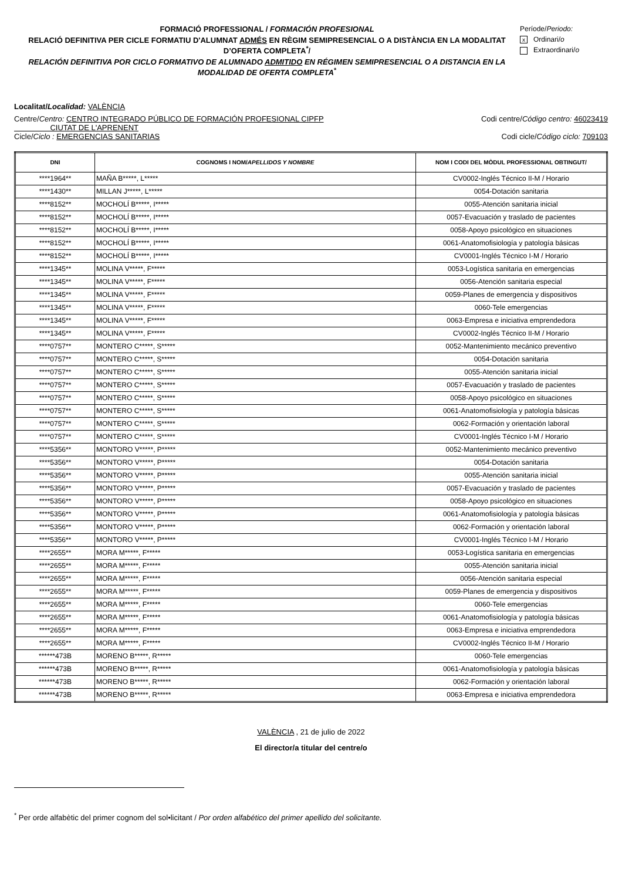FORMACIÓ PROFESSIONAL / FORMACIÓN PROFESIONAL
RELACIÓ DEFINITIVA PER CICLE FORMATIU D'ALUMNAT ADMÉS EN RÈGIM SEMIPRESENCIAL O A DISTÀNCIA EN LA MODALITAT D’OFERTA COMPLETA<sup>*</sup>/
RELACIÓN DEFINITIVA POR CICLO FORMATIVO DE ALUMNADO ADMITIDO EN RÉGIMEN SEMIPRESENCIAL O A DISTANCIA EN LA MODALIDAD DE OFERTA COMPLETA<sup>*</sup>
Període/Periodo:
x Ordinari/o
Extraordinari/o
Localitat/Localidad: VALÈNCIA
Centre/Centro: CENTRO INTEGRADO PÚBLICO DE FORMACIÓN PROFESIONAL CIPFP
CIUTAT DE L'APRENENT Codi centre/Código centro: 46023419
Cicle/Ciclo : EMERGENCIAS SANITARIAS Codi cicle/Código ciclo: 709103
| DNI | COGNOMS I NOM/ APELLIDOS Y NOMBRE | NOM I CODI DEL MÒDUL PROFESSIONAL OBTINGUT/ |
| --- | --- | --- |
| ****1964** | MAÑA B*****, L***** | CV0002-Inglés Técnico II-M / Horario |
| ****1430** | MILLAN J*****, L***** | 0054-Dotación sanitaria |
| ****8152** | MOCHOLÍ B*****, I***** | 0055-Atención sanitaria inicial |
| ****8152** | MOCHOLÍ B*****, I***** | 0057-Evacuación y traslado de pacientes |
| ****8152** | MOCHOLÍ B*****, I***** | 0058-Apoyo psicológico en situaciones |
| ****8152** | MOCHOLÍ B*****, I***** | 0061-Anatomofisiología y patología básicas |
| ****8152** | MOCHOLÍ B*****, I***** | CV0001-Inglés Técnico I-M / Horario |
| ****1345** | MOLINA V*****, F***** | 0053-Logística sanitaria en emergencias |
| ****1345** | MOLINA V*****, F***** | 0056-Atención sanitaria especial |
| ****1345** | MOLINA V*****, F***** | 0059-Planes de emergencia y dispositivos |
| ****1345** | MOLINA V*****, F***** | 0060-Tele emergencias |
| ****1345** | MOLINA V*****, F***** | 0063-Empresa e iniciativa emprendedora |
| ****1345** | MOLINA V*****, F***** | CV0002-Inglés Técnico II-M / Horario |
| ****0757** | MONTERO C*****, S***** | 0052-Mantenimiento mecánico preventivo |
| ****0757** | MONTERO C*****, S***** | 0054-Dotación sanitaria |
| ****0757** | MONTERO C*****, S***** | 0055-Atención sanitaria inicial |
| ****0757** | MONTERO C*****, S***** | 0057-Evacuación y traslado de pacientes |
| ****0757** | MONTERO C*****, S***** | 0058-Apoyo psicológico en situaciones |
| ****0757** | MONTERO C*****, S***** | 0061-Anatomofisiología y patología básicas |
| ****0757** | MONTERO C*****, S***** | 0062-Formación y orientación laboral |
| ****0757** | MONTERO C*****, S***** | CV0001-Inglés Técnico I-M / Horario |
| ****5356** | MONTORO V*****, P***** | 0052-Mantenimiento mecánico preventivo |
| ****5356** | MONTORO V*****, P***** | 0054-Dotación sanitaria |
| ****5356** | MONTORO V*****, P***** | 0055-Atención sanitaria inicial |
| ****5356** | MONTORO V*****, P***** | 0057-Evacuación y traslado de pacientes |
| ****5356** | MONTORO V*****, P***** | 0058-Apoyo psicológico en situaciones |
| ****5356** | MONTORO V*****, P***** | 0061-Anatomofisiología y patología básicas |
| ****5356** | MONTORO V*****, P***** | 0062-Formación y orientación laboral |
| ****5356** | MONTORO V*****, P***** | CV0001-Inglés Técnico I-M / Horario |
| ****2655** | MORA M*****, F***** | 0053-Logística sanitaria en emergencias |
| ****2655** | MORA M*****, F***** | 0055-Atención sanitaria inicial |
| ****2655** | MORA M*****, F***** | 0056-Atención sanitaria especial |
| ****2655** | MORA M*****, F***** | 0059-Planes de emergencia y dispositivos |
| ****2655** | MORA M*****, F***** | 0060-Tele emergencias |
| ****2655** | MORA M*****, F***** | 0061-Anatomofisiología y patología básicas |
| ****2655** | MORA M*****, F***** | 0063-Empresa e iniciativa emprendedora |
| ****2655** | MORA M*****, F***** | CV0002-Inglés Técnico II-M / Horario |
| ******473B | MORENO B*****, R***** | 0060-Tele emergencias |
| ******473B | MORENO B*****, R***** | 0061-Anatomofisiología y patología básicas |
| ******473B | MORENO B*****, R***** | 0062-Formación y orientación laboral |
| ******473B | MORENO B*****, R***** | 0063-Empresa e iniciativa emprendedora |
VALÈNCIA , 21 de julio de 2022
El director/a titular del centre/o
<sup>*</sup> Per orde alfabètic del primer cognom del sol•licitant / Por orden alfabético del primer apellido del solicitante.